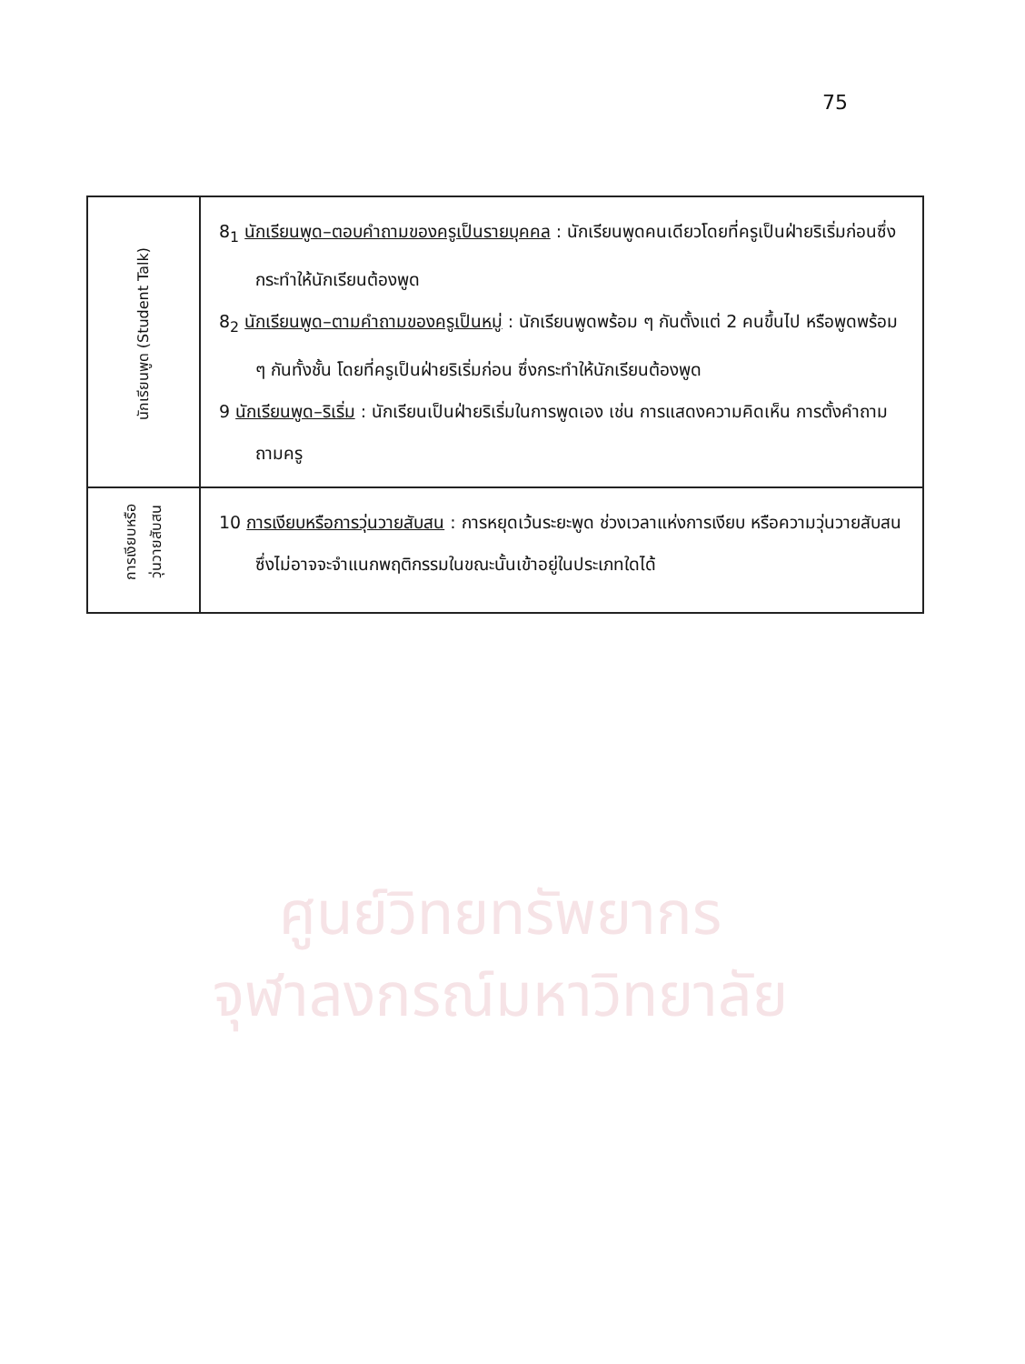75
| นักเรียนพูด (Student Talk) | 8<sub>1</sub> นักเรียนพูด–ตอบคำถามของครูเป็นรายบุคคล : นักเรียนพูดคนเดียวโดยที่ครูเป็นฝ่ายริเริ่มก่อนซึ่งกระทำให้นักเรียนต้องพูด 8<sub>2</sub> นักเรียนพูด–ตามคำถามของครูเป็นหมู่ : นักเรียนพูดพร้อม ๆ กันตั้งแต่ 2 คนขึ้นไป หรือพูดพร้อม ๆ กันทั้งชั้น โดยที่ครูเป็นฝ่ายริเริ่มก่อน ซึ่งกระทำให้นักเรียนต้องพูด 9 นักเรียนพูด–ริเริ่ม : นักเรียนเป็นฝ่ายริเริ่มในการพูดเอง เช่น การแสดงความคิดเห็น การตั้งคำถามถามครู |
| การเงียบหรือ วุ่นวายสับสน | 10 การเงียบหรือการวุ่นวายสับสน : การหยุดเว้นระยะพูด ช่วงเวลาแห่งการเงียบ หรือความวุ่นวายสับสนซึ่งไม่อาจจะจำแนกพฤติกรรมในขณะนั้นเข้าอยู่ในประเภทใดได้ |
ศูนย์วิทยทรัพยากร
จุฬาลงกรณ์มหาวิทยาลัย